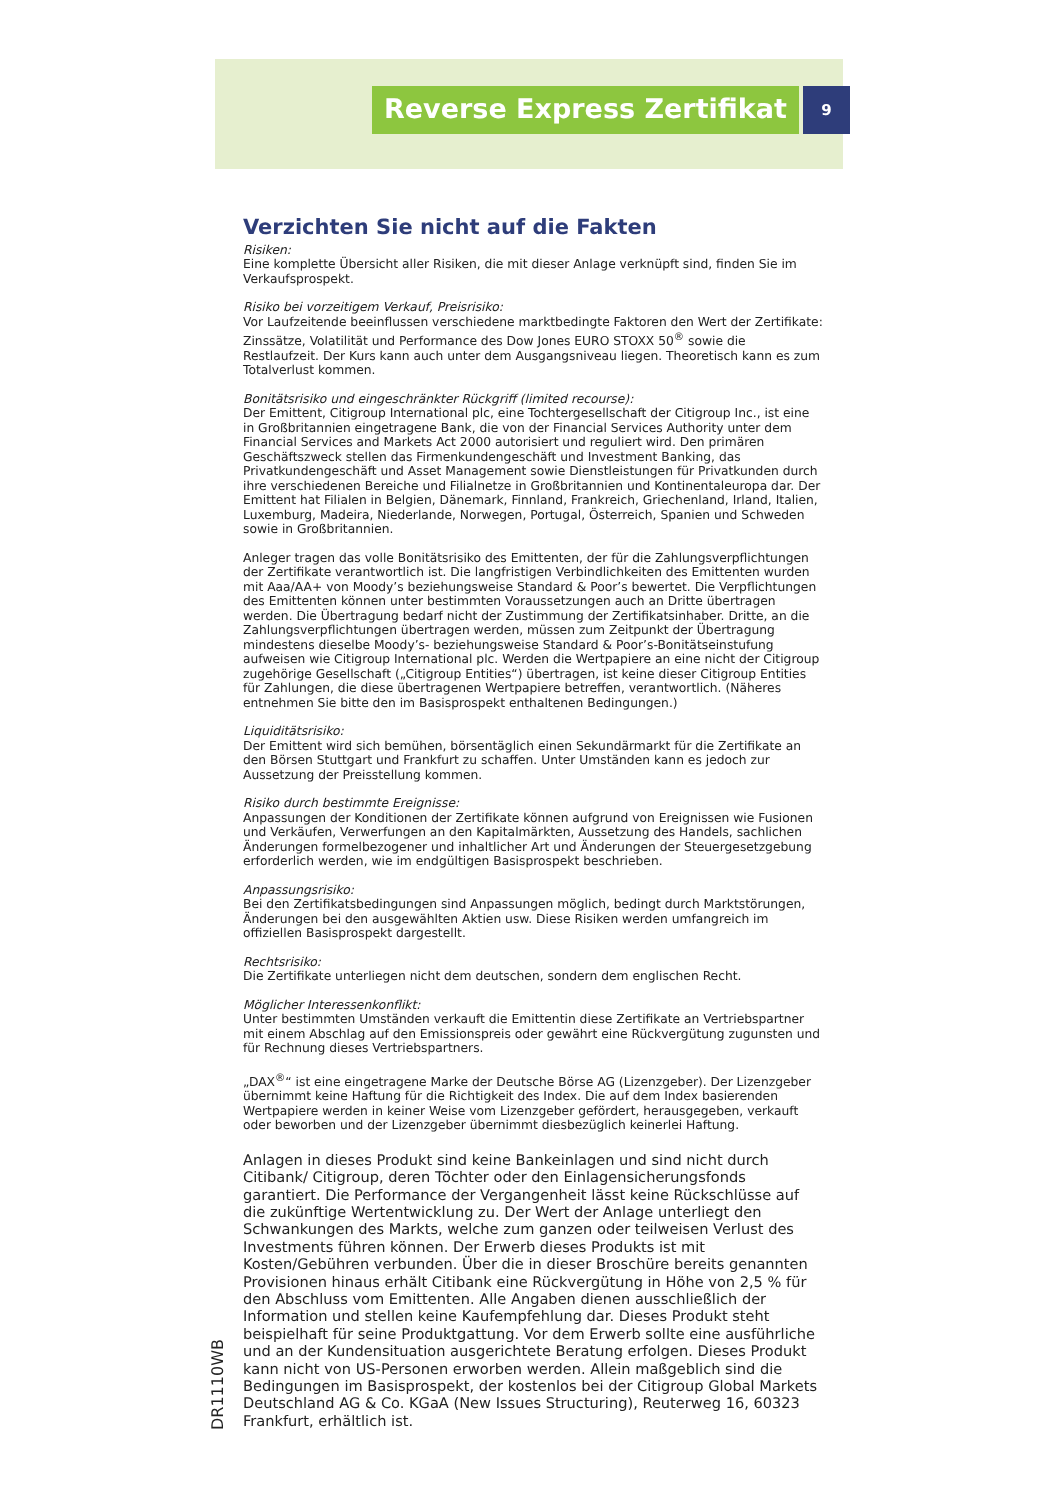Reverse Express Zertifikat
9
Verzichten Sie nicht auf die Fakten
Risiken:
Eine komplette Übersicht aller Risiken, die mit dieser Anlage verknüpft sind, finden Sie im Verkaufsprospekt.
Risiko bei vorzeitigem Verkauf, Preisrisiko:
Vor Laufzeitende beeinflussen verschiedene marktbedingte Faktoren den Wert der Zertifikate: Zinssätze, Volatilität und Performance des Dow Jones EURO STOXX 50<sup>®</sup> sowie die Restlaufzeit. Der Kurs kann auch unter dem Ausgangsniveau liegen. Theoretisch kann es zum Totalverlust kommen.
Bonitätsrisiko und eingeschränkter Rückgriff (limited recourse):
Der Emittent, Citigroup International plc, eine Tochtergesellschaft der Citigroup Inc., ist eine in Großbritannien eingetragene Bank, die von der Financial Services Authority unter dem Financial Services and Markets Act 2000 autorisiert und reguliert wird. Den primären Geschäftszweck stellen das Firmenkundengeschäft und Investment Banking, das Privatkundengeschäft und Asset Management sowie Dienstleistungen für Privatkunden durch ihre verschiedenen Bereiche und Filialnetze in Großbritannien und Kontinentaleuropa dar. Der Emittent hat Filialen in Belgien, Dänemark, Finnland, Frankreich, Griechenland, Irland, Italien, Luxemburg, Madeira, Niederlande, Norwegen, Portugal, Österreich, Spanien und Schweden sowie in Großbritannien.
Anleger tragen das volle Bonitätsrisiko des Emittenten, der für die Zahlungsverpflichtungen der Zertifikate verantwortlich ist. Die langfristigen Verbindlichkeiten des Emittenten wurden mit Aaa/AA+ von Moody’s beziehungsweise Standard & Poor’s bewertet. Die Verpflichtungen des Emittenten können unter bestimmten Voraussetzungen auch an Dritte übertragen werden. Die Übertragung bedarf nicht der Zustimmung der Zertifikatsinhaber. Dritte, an die Zahlungsverpflichtungen übertragen werden, müssen zum Zeitpunkt der Übertragung mindestens dieselbe Moody’s- beziehungsweise Standard & Poor’s-Bonitätseinstufung aufweisen wie Citigroup International plc. Werden die Wertpapiere an eine nicht der Citigroup zugehörige Gesellschaft („Citigroup Entities“) übertragen, ist keine dieser Citigroup Entities für Zahlungen, die diese übertragenen Wertpapiere betreffen, verantwortlich. (Näheres entnehmen Sie bitte den im Basisprospekt enthaltenen Bedingungen.)
Liquiditätsrisiko:
Der Emittent wird sich bemühen, börsentäglich einen Sekundärmarkt für die Zertifikate an den Börsen Stuttgart und Frankfurt zu schaffen. Unter Umständen kann es jedoch zur Aussetzung der Preisstellung kommen.
Risiko durch bestimmte Ereignisse:
Anpassungen der Konditionen der Zertifikate können aufgrund von Ereignissen wie Fusionen und Verkäufen, Verwerfungen an den Kapitalmärkten, Aussetzung des Handels, sachlichen Änderungen formelbezogener und inhaltlicher Art und Änderungen der Steuergesetzgebung erforderlich werden, wie im endgültigen Basisprospekt beschrieben.
Anpassungsrisiko:
Bei den Zertifikatsbedingungen sind Anpassungen möglich, bedingt durch Marktstörungen, Änderungen bei den ausgewählten Aktien usw. Diese Risiken werden umfangreich im offiziellen Basisprospekt dargestellt.
Rechtsrisiko:
Die Zertifikate unterliegen nicht dem deutschen, sondern dem englischen Recht.
Möglicher Interessenkonflikt:
Unter bestimmten Umständen verkauft die Emittentin diese Zertifikate an Vertriebspartner mit einem Abschlag auf den Emissionspreis oder gewährt eine Rückvergütung zugunsten und für Rechnung dieses Vertriebspartners.
„DAX<sup>®</sup>“ ist eine eingetragene Marke der Deutsche Börse AG (Lizenzgeber). Der Lizenzgeber übernimmt keine Haftung für die Richtigkeit des Index. Die auf dem Index basierenden Wertpapiere werden in keiner Weise vom Lizenzgeber gefördert, herausgegeben, verkauft oder beworben und der Lizenzgeber übernimmt diesbezüglich keinerlei Haftung.
Anlagen in dieses Produkt sind keine Bankeinlagen und sind nicht durch Citibank/ Citigroup, deren Töchter oder den Einlagensicherungsfonds garantiert. Die Performance der Vergangenheit lässt keine Rückschlüsse auf die zukünftige Wertentwicklung zu. Der Wert der Anlage unterliegt den Schwankungen des Markts, welche zum ganzen oder teilweisen Verlust des Investments führen können. Der Erwerb dieses Produkts ist mit Kosten/Gebühren verbunden. Über die in dieser Broschüre bereits genannten Provisionen hinaus erhält Citibank eine Rückvergütung in Höhe von 2,5 % für den Abschluss vom Emittenten. Alle Angaben dienen ausschließlich der Information und stellen keine Kaufempfehlung dar. Dieses Produkt steht beispielhaft für seine Produktgattung. Vor dem Erwerb sollte eine ausführliche und an der Kundensituation ausgerichtete Beratung erfolgen. Dieses Produkt kann nicht von US-Personen erworben werden. Allein maßgeblich sind die Bedingungen im Basisprospekt, der kostenlos bei der Citigroup Global Markets Deutschland AG & Co. KGaA (New Issues Structuring), Reuterweg 16, 60323 Frankfurt, erhältlich ist.
DR1110WB